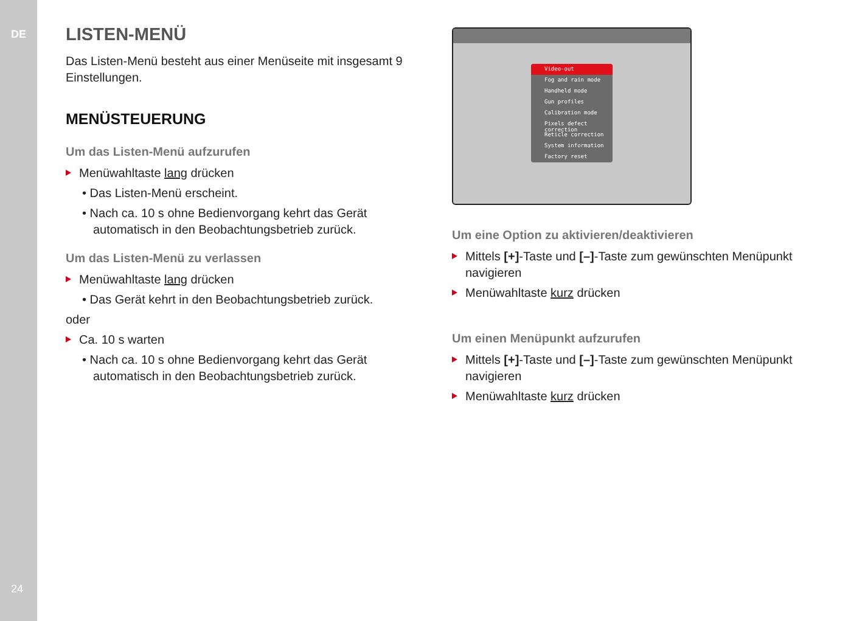DE
24
LISTEN-MENÜ
Das Listen-Menü besteht aus einer Menüseite mit insgesamt 9 Einstellungen.
MENÜSTEUERUNG
Um das Listen-Menü aufzurufen
Menüwahltaste lang drücken
• Das Listen-Menü erscheint.
• Nach ca. 10 s ohne Bedienvorgang kehrt das Gerät automatisch in den Beobachtungsbetrieb zurück.
Um das Listen-Menü zu verlassen
Menüwahltaste lang drücken
• Das Gerät kehrt in den Beobachtungsbetrieb zurück.
oder
Ca. 10 s warten
• Nach ca. 10 s ohne Bedienvorgang kehrt das Gerät automatisch in den Beobachtungsbetrieb zurück.
Video-out
Fog and rain mode
Handheld mode
Gun profiles
Calibration mode
Pixels defect correction
Reticle correction
System information
Factory reset
Um eine Option zu aktivieren/deaktivieren
Mittels [+]-Taste und [–]-Taste zum gewünschten Menüpunkt navigieren
Menüwahltaste kurz drücken
Um einen Menüpunkt aufzurufen
Mittels [+]-Taste und [–]-Taste zum gewünschten Menüpunkt navigieren
Menüwahltaste kurz drücken